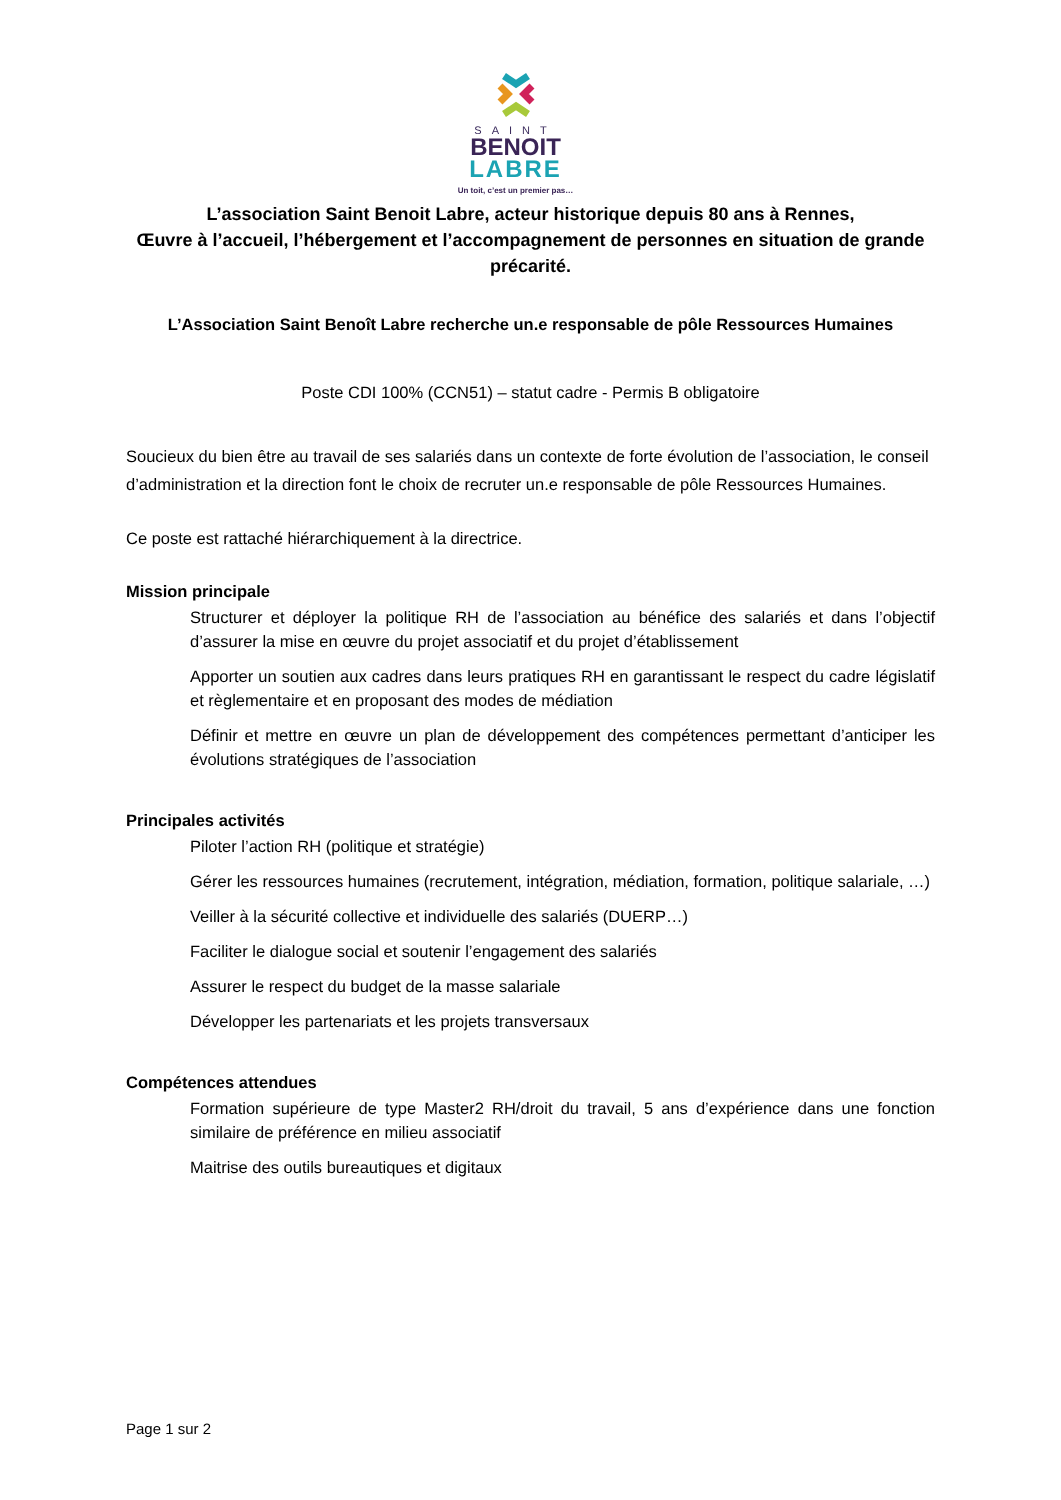SAINT
BENOIT
LABRE
Un toit, c’est un premier pas…
L’association Saint Benoit Labre, acteur historique depuis 80 ans à Rennes,
Œuvre à l’accueil, l’hébergement et l’accompagnement de personnes en situation de grande précarité.
L’Association Saint Benoît Labre recherche un.e responsable de pôle Ressources Humaines
Poste CDI 100% (CCN51) – statut cadre - Permis B obligatoire
Soucieux du bien être au travail de ses salariés dans un contexte de forte évolution de l’association, le conseil d’administration et la direction font le choix de recruter un.e responsable de pôle Ressources Humaines.
Ce poste est rattaché hiérarchiquement à la directrice.
Mission principale
Structurer et déployer la politique RH de l’association au bénéfice des salariés et dans l’objectif d’assurer la mise en œuvre du projet associatif et du projet d’établissement
Apporter un soutien aux cadres dans leurs pratiques RH en garantissant le respect du cadre législatif et règlementaire et en proposant des modes de médiation
Définir et mettre en œuvre un plan de développement des compétences permettant d’anticiper les évolutions stratégiques de l’association
Principales activités
Piloter l’action RH (politique et stratégie)
Gérer les ressources humaines (recrutement, intégration, médiation, formation, politique salariale, …)
Veiller à la sécurité collective et individuelle des salariés (DUERP…)
Faciliter le dialogue social et soutenir l’engagement des salariés
Assurer le respect du budget de la masse salariale
Développer les partenariats et les projets transversaux
Compétences attendues
Formation supérieure de type Master2 RH/droit du travail, 5 ans d’expérience dans une fonction similaire de préférence en milieu associatif
Maitrise des outils bureautiques et digitaux
Page 1 sur 2